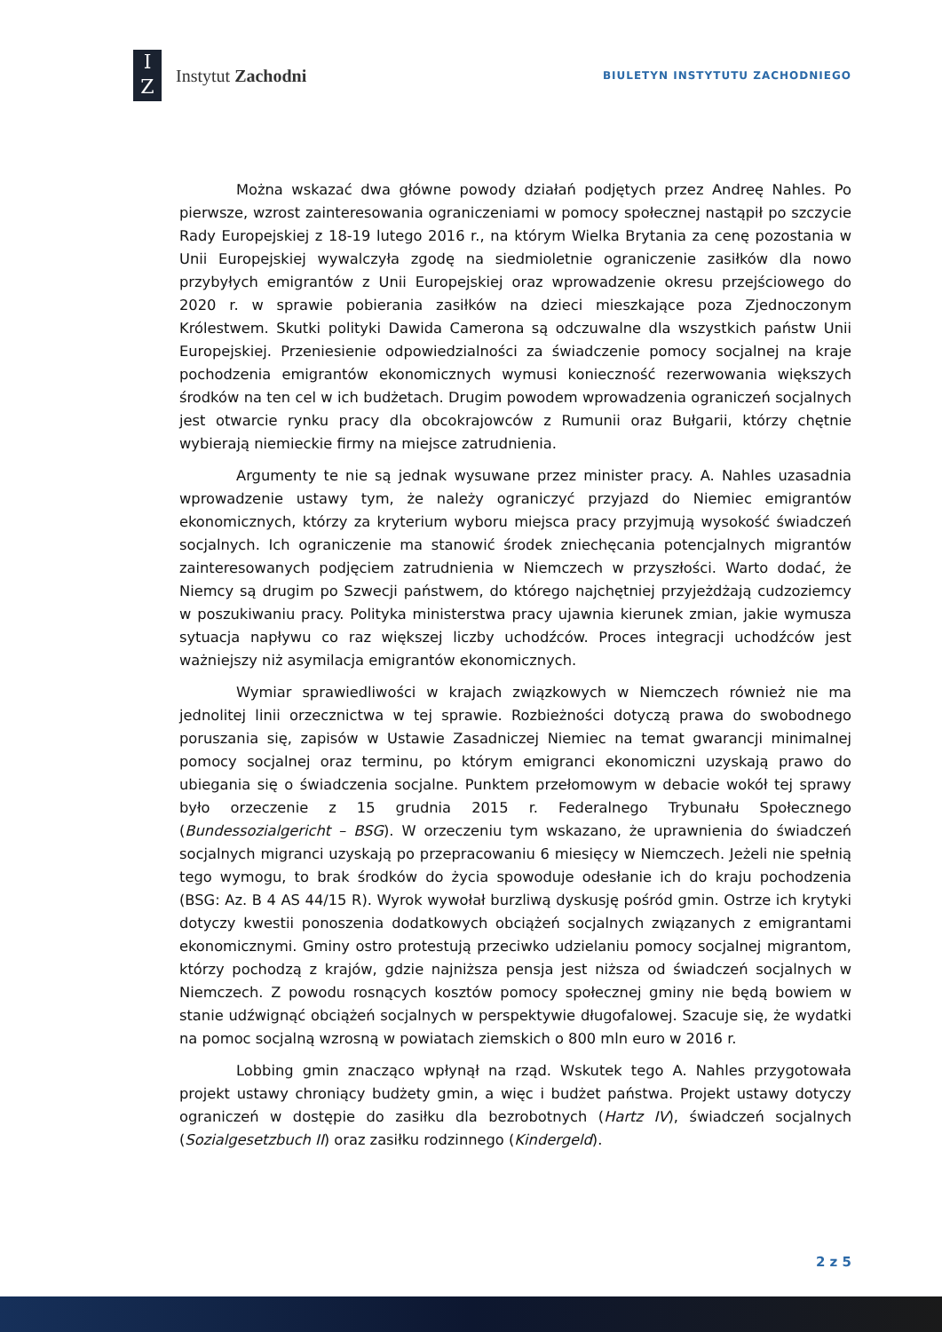I
Z
Instytut Zachodni
BIULETYN INSTYTUTU ZACHODNIEGO
Można wskazać dwa główne powody działań podjętych przez Andreę Nahles. Po pierwsze, wzrost zainteresowania ograniczeniami w pomocy społecznej nastąpił po szczycie Rady Europejskiej z 18-19 lutego 2016 r., na którym Wielka Brytania za cenę pozostania w Unii Europejskiej wywalczyła zgodę na siedmioletnie ograniczenie zasiłków dla nowo przybyłych emigrantów z Unii Europejskiej oraz wprowadzenie okresu przejściowego do 2020 r. w sprawie pobierania zasiłków na dzieci mieszkające poza Zjednoczonym Królestwem. Skutki polityki Dawida Camerona są odczuwalne dla wszystkich państw Unii Europejskiej. Przeniesienie odpowiedzialności za świadczenie pomocy socjalnej na kraje pochodzenia emigrantów ekonomicznych wymusi konieczność rezerwowania większych środków na ten cel w ich budżetach. Drugim powodem wprowadzenia ograniczeń socjalnych jest otwarcie rynku pracy dla obcokrajowców z Rumunii oraz Bułgarii, którzy chętnie wybierają niemieckie firmy na miejsce zatrudnienia.
Argumenty te nie są jednak wysuwane przez minister pracy. A. Nahles uzasadnia wprowadzenie ustawy tym, że należy ograniczyć przyjazd do Niemiec emigrantów ekonomicznych, którzy za kryterium wyboru miejsca pracy przyjmują wysokość świadczeń socjalnych. Ich ograniczenie ma stanowić środek zniechęcania potencjalnych migrantów zainteresowanych podjęciem zatrudnienia w Niemczech w przyszłości. Warto dodać, że Niemcy są drugim po Szwecji państwem, do którego najchętniej przyjeżdżają cudzoziemcy w poszukiwaniu pracy. Polityka ministerstwa pracy ujawnia kierunek zmian, jakie wymusza sytuacja napływu co raz większej liczby uchodźców. Proces integracji uchodźców jest ważniejszy niż asymilacja emigrantów ekonomicznych.
Wymiar sprawiedliwości w krajach związkowych w Niemczech również nie ma jednolitej linii orzecznictwa w tej sprawie. Rozbieżności dotyczą prawa do swobodnego poruszania się, zapisów w Ustawie Zasadniczej Niemiec na temat gwarancji minimalnej pomocy socjalnej oraz terminu, po którym emigranci ekonomiczni uzyskają prawo do ubiegania się o świadczenia socjalne. Punktem przełomowym w debacie wokół tej sprawy było orzeczenie z 15 grudnia 2015 r. Federalnego Trybunału Społecznego (Bundessozialgericht – BSG). W orzeczeniu tym wskazano, że uprawnienia do świadczeń socjalnych migranci uzyskają po przepracowaniu 6 miesięcy w Niemczech. Jeżeli nie spełnią tego wymogu, to brak środków do życia spowoduje odesłanie ich do kraju pochodzenia (BSG: Az. B 4 AS 44/15 R). Wyrok wywołał burzliwą dyskusję pośród gmin. Ostrze ich krytyki dotyczy kwestii ponoszenia dodatkowych obciążeń socjalnych związanych z emigrantami ekonomicznymi. Gminy ostro protestują przeciwko udzielaniu pomocy socjalnej migrantom, którzy pochodzą z krajów, gdzie najniższa pensja jest niższa od świadczeń socjalnych w Niemczech. Z powodu rosnących kosztów pomocy społecznej gminy nie będą bowiem w stanie udźwignąć obciążeń socjalnych w perspektywie długofalowej. Szacuje się, że wydatki na pomoc socjalną wzrosną w powiatach ziemskich o 800 mln euro w 2016 r.
Lobbing gmin znacząco wpłynął na rząd. Wskutek tego A. Nahles przygotowała projekt ustawy chroniący budżety gmin, a więc i budżet państwa. Projekt ustawy dotyczy ograniczeń w dostępie do zasiłku dla bezrobotnych (Hartz IV), świadczeń socjalnych (Sozialgesetzbuch II) oraz zasiłku rodzinnego (Kindergeld).
2 z 5